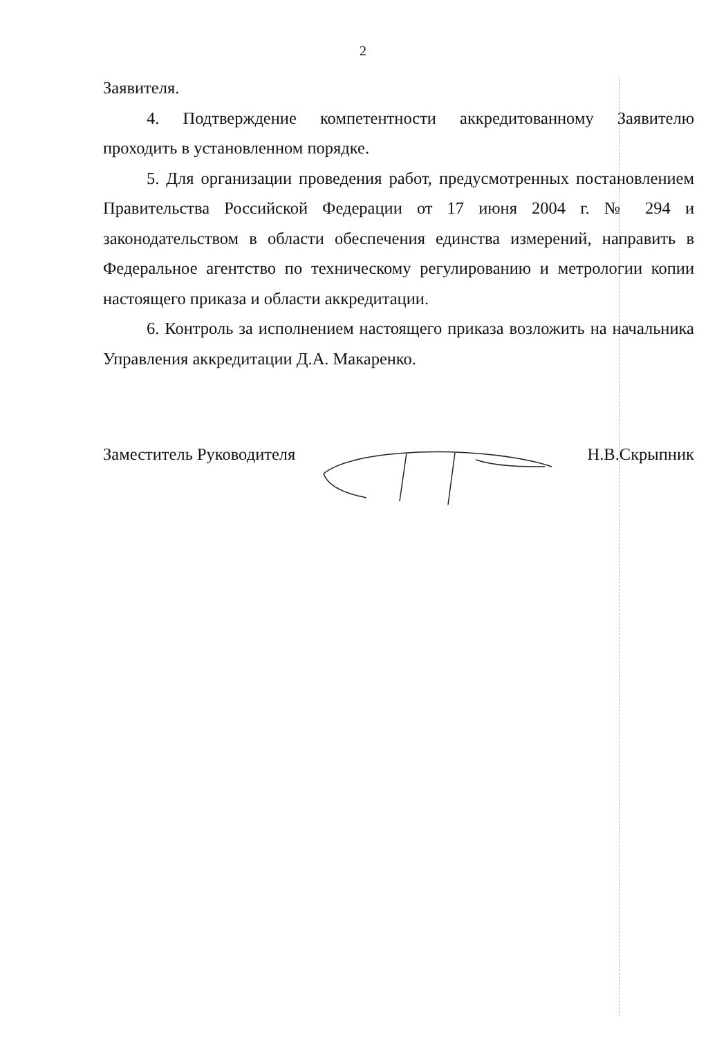2
Заявителя.
4. Подтверждение компетентности аккредитованному Заявителю проходить в установленном порядке.
5. Для организации проведения работ, предусмотренных постановлением Правительства Российской Федерации от 17 июня 2004 г. № 294 и законодательством в области обеспечения единства измерений, направить в Федеральное агентство по техническому регулированию и метрологии копии настоящего приказа и области аккредитации.
6. Контроль за исполнением настоящего приказа возложить на начальника Управления аккредитации Д.А. Макаренко.
Заместитель Руководителя Н.В.Скрыпник